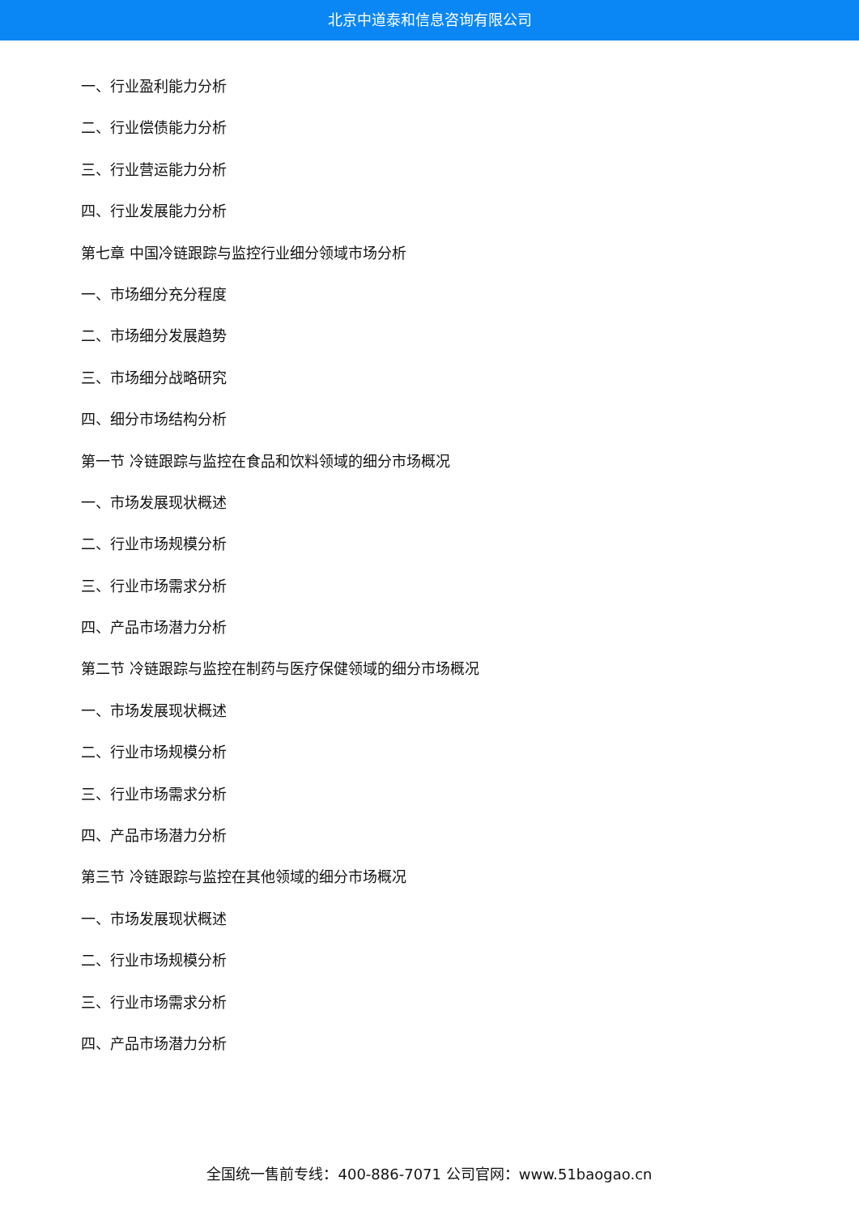北京中道泰和信息咨询有限公司
一、行业盈利能力分析
二、行业偿债能力分析
三、行业营运能力分析
四、行业发展能力分析
第七章 中国冷链跟踪与监控行业细分领域市场分析
一、市场细分充分程度
二、市场细分发展趋势
三、市场细分战略研究
四、细分市场结构分析
第一节 冷链跟踪与监控在食品和饮料领域的细分市场概况
一、市场发展现状概述
二、行业市场规模分析
三、行业市场需求分析
四、产品市场潜力分析
第二节 冷链跟踪与监控在制药与医疗保健领域的细分市场概况
一、市场发展现状概述
二、行业市场规模分析
三、行业市场需求分析
四、产品市场潜力分析
第三节 冷链跟踪与监控在其他领域的细分市场概况
一、市场发展现状概述
二、行业市场规模分析
三、行业市场需求分析
四、产品市场潜力分析
全国统一售前专线：400-886-7071 公司官网：www.51baogao.cn